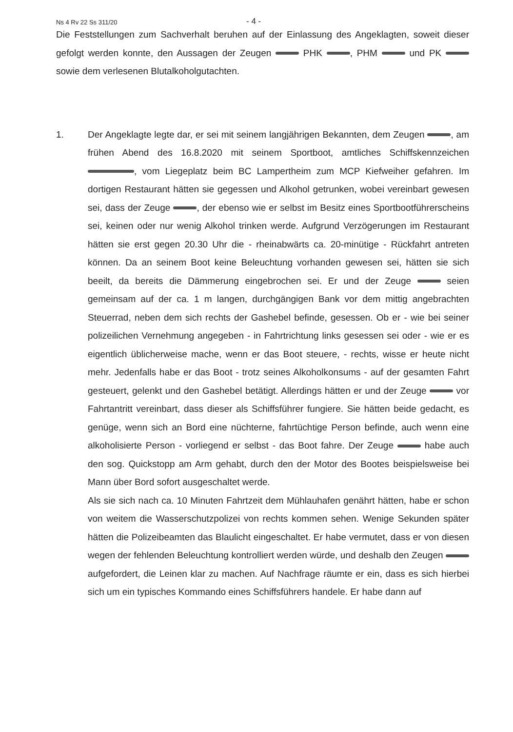Ns 4 Rv 22 Ss 311/20 - 4 -
Die Feststellungen zum Sachverhalt beruhen auf der Einlassung des Angeklagten, soweit dieser gefolgt werden konnte, den Aussagen der Zeugen PHK , PHM und PK sowie dem verlesenen Blutalkoholgutachten.
1. Der Angeklagte legte dar, er sei mit seinem langjährigen Bekannten, dem Zeugen , am frühen Abend des 16.8.2020 mit seinem Sportboot, amtliches Schiffskennzeichen , vom Liegeplatz beim BC Lampertheim zum MCP Kiefweiher gefahren. Im dortigen Restaurant hätten sie gegessen und Alkohol getrunken, wobei vereinbart gewesen sei, dass der Zeuge , der ebenso wie er selbst im Besitz eines Sportbootführerscheins sei, keinen oder nur wenig Alkohol trinken werde. Aufgrund Verzögerungen im Restaurant hätten sie erst gegen 20.30 Uhr die - rheinabwärts ca. 20-minütige - Rückfahrt antreten können. Da an seinem Boot keine Beleuchtung vorhanden gewesen sei, hätten sie sich beeilt, da bereits die Dämmerung eingebrochen sei. Er und der Zeuge seien gemeinsam auf der ca. 1 m langen, durchgängigen Bank vor dem mittig angebrachten Steuerrad, neben dem sich rechts der Gashebel befinde, gesessen. Ob er - wie bei seiner polizeilichen Vernehmung angegeben - in Fahrtrichtung links gesessen sei oder - wie er es eigentlich üblicherweise mache, wenn er das Boot steuere, - rechts, wisse er heute nicht mehr. Jedenfalls habe er das Boot - trotz seines Alkoholkonsums - auf der gesamten Fahrt gesteuert, gelenkt und den Gashebel betätigt. Allerdings hätten er und der Zeuge vor Fahrtantritt vereinbart, dass dieser als Schiffsführer fungiere. Sie hätten beide gedacht, es genüge, wenn sich an Bord eine nüchterne, fahrtüchtige Person befinde, auch wenn eine alkoholisierte Person - vorliegend er selbst - das Boot fahre. Der Zeuge habe auch den sog. Quickstopp am Arm gehabt, durch den der Motor des Bootes beispielsweise bei Mann über Bord sofort ausgeschaltet werde.
Als sie sich nach ca. 10 Minuten Fahrtzeit dem Mühlauhafen genährt hätten, habe er schon von weitem die Wasserschutzpolizei von rechts kommen sehen. Wenige Sekunden später hätten die Polizeibeamten das Blaulicht eingeschaltet. Er habe vermutet, dass er von diesen wegen der fehlenden Beleuchtung kontrolliert werden würde, und deshalb den Zeugen aufgefordert, die Leinen klar zu machen. Auf Nachfrage räumte er ein, dass es sich hierbei sich um ein typisches Kommando eines Schiffsführers handele. Er habe dann auf